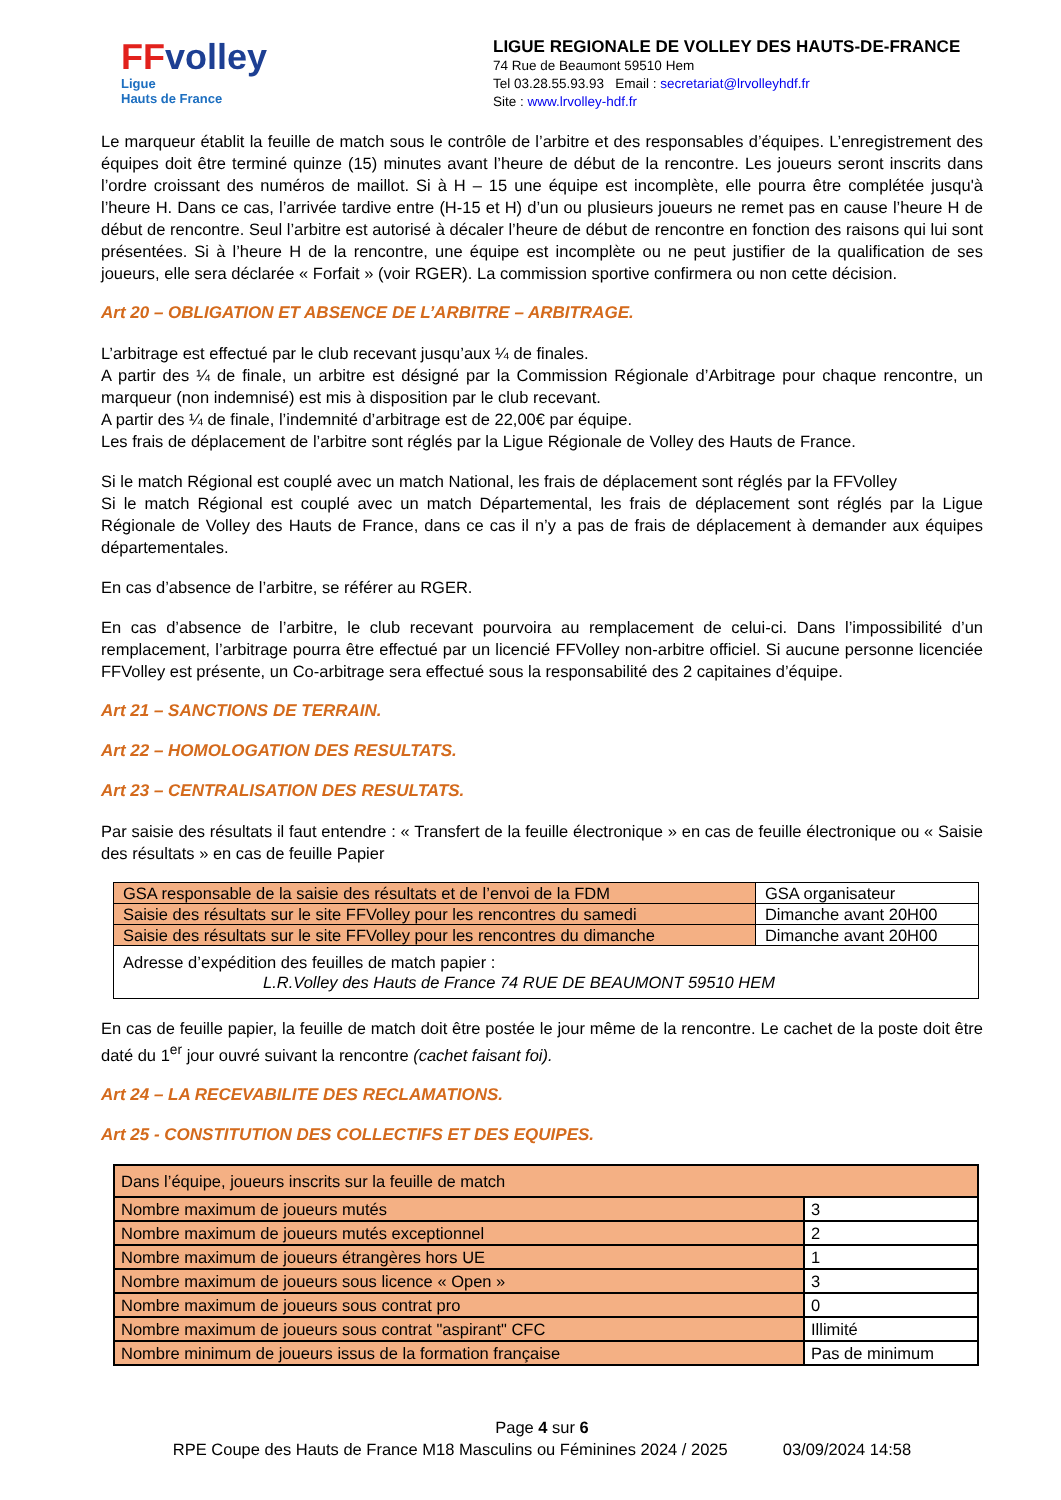FFvolley
Ligue
Hauts de France
LIGUE REGIONALE DE VOLLEY DES HAUTS-DE-FRANCE
74 Rue de Beaumont 59510 Hem
Tel 03.28.55.93.93 Email : secretariat@lrvolleyhdf.fr
Site : www.lrvolley-hdf.fr
Le marqueur établit la feuille de match sous le contrôle de l’arbitre et des responsables d’équipes. L’enregistrement des équipes doit être terminé quinze (15) minutes avant l’heure de début de la rencontre. Les joueurs seront inscrits dans l’ordre croissant des numéros de maillot. Si à H – 15 une équipe est incomplète, elle pourra être complétée jusqu'à l’heure H. Dans ce cas, l’arrivée tardive entre (H-15 et H) d’un ou plusieurs joueurs ne remet pas en cause l’heure H de début de rencontre. Seul l’arbitre est autorisé à décaler l’heure de début de rencontre en fonction des raisons qui lui sont présentées. Si à l’heure H de la rencontre, une équipe est incomplète ou ne peut justifier de la qualification de ses joueurs, elle sera déclarée « Forfait » (voir RGER). La commission sportive confirmera ou non cette décision.
Art 20 – OBLIGATION ET ABSENCE DE L’ARBITRE – ARBITRAGE.
L’arbitrage est effectué par le club recevant jusqu’aux ¼ de finales.
A partir des ¼ de finale, un arbitre est désigné par la Commission Régionale d’Arbitrage pour chaque rencontre, un marqueur (non indemnisé) est mis à disposition par le club recevant.
A partir des ¼ de finale, l’indemnité d’arbitrage est de 22,00€ par équipe.
Les frais de déplacement de l’arbitre sont réglés par la Ligue Régionale de Volley des Hauts de France.
Si le match Régional est couplé avec un match National, les frais de déplacement sont réglés par la FFVolley
Si le match Régional est couplé avec un match Départemental, les frais de déplacement sont réglés par la Ligue Régionale de Volley des Hauts de France, dans ce cas il n’y a pas de frais de déplacement à demander aux équipes départementales.
En cas d’absence de l’arbitre, se référer au RGER.
En cas d’absence de l’arbitre, le club recevant pourvoira au remplacement de celui-ci. Dans l’impossibilité d’un remplacement, l’arbitrage pourra être effectué par un licencié FFVolley non-arbitre officiel. Si aucune personne licenciée FFVolley est présente, un Co-arbitrage sera effectué sous la responsabilité des 2 capitaines d’équipe.
Art 21 – SANCTIONS DE TERRAIN.
Art 22 – HOMOLOGATION DES RESULTATS.
Art 23 – CENTRALISATION DES RESULTATS.
Par saisie des résultats il faut entendre : « Transfert de la feuille électronique » en cas de feuille électronique ou « Saisie des résultats » en cas de feuille Papier
| GSA responsable de la saisie des résultats et de l’envoi de la FDM | GSA organisateur |
| Saisie des résultats sur le site FFVolley pour les rencontres du samedi | Dimanche avant 20H00 |
| Saisie des résultats sur le site FFVolley pour les rencontres du dimanche | Dimanche avant 20H00 |
| Adresse d’expédition des feuilles de match papier : L.R.Volley des Hauts de France 74 RUE DE BEAUMONT 59510 HEM | |
En cas de feuille papier, la feuille de match doit être postée le jour même de la rencontre. Le cachet de la poste doit être daté du 1<sup>er</sup> jour ouvré suivant la rencontre (cachet faisant foi).
Art 24 – LA RECEVABILITE DES RECLAMATIONS.
Art 25 - CONSTITUTION DES COLLECTIFS ET DES EQUIPES.
| Dans l’équipe, joueurs inscrits sur la feuille de match | |
| Nombre maximum de joueurs mutés | 3 |
| Nombre maximum de joueurs mutés exceptionnel | 2 |
| Nombre maximum de joueurs étrangères hors UE | 1 |
| Nombre maximum de joueurs sous licence « Open » | 3 |
| Nombre maximum de joueurs sous contrat pro | 0 |
| Nombre maximum de joueurs sous contrat "aspirant" CFC | Illimité |
| Nombre minimum de joueurs issus de la formation française | Pas de minimum |
Page 4 sur 6
RPE Coupe des Hauts de France M18 Masculins ou Féminines 2024 / 2025 03/09/2024 14:58